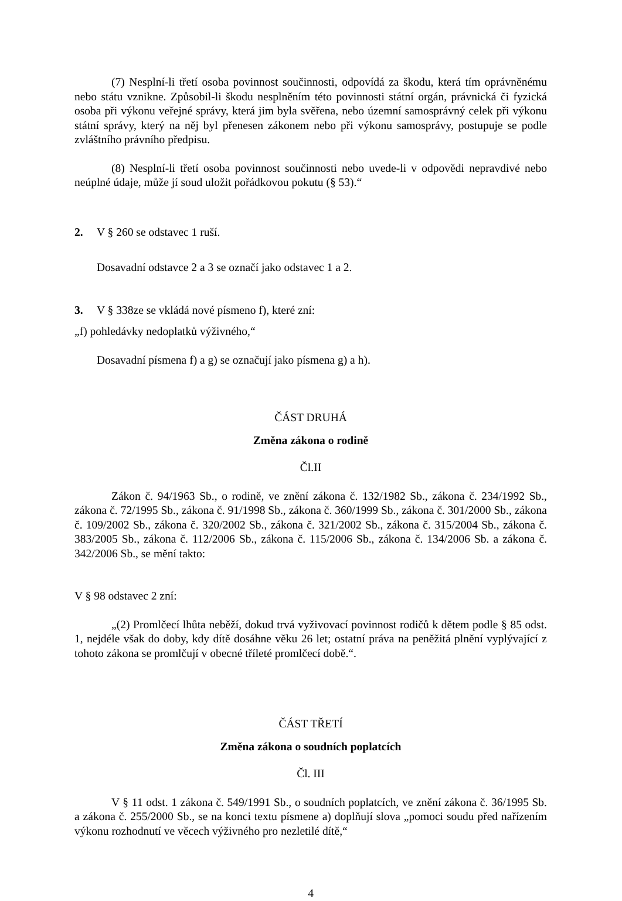(7) Nesplní-li třetí osoba povinnost součinnosti, odpovídá za škodu, která tím oprávněnému nebo státu vznikne. Způsobil-li škodu nesplněním této povinnosti státní orgán, právnická či fyzická osoba při výkonu veřejné správy, která jim byla svěřena, nebo územní samosprávný celek při výkonu státní správy, který na něj byl přenesen zákonem nebo při výkonu samosprávy, postupuje se podle zvláštního právního předpisu.
(8) Nesplní-li třetí osoba povinnost součinnosti nebo uvede-li v odpovědi nepravdivé nebo neúplné údaje, může jí soud uložit pořádkovou pokutu (§ 53).“
2. V § 260 se odstavec 1 ruší.
Dosavadní odstavce 2 a 3 se označí jako odstavec 1 a 2.
3. V § 338ze se vkládá nové písmeno f), které zní:
„f) pohledávky nedoplatků výživného,“
Dosavadní písmena f) a g) se označují jako písmena g) a h).
ČÁST DRUHÁ
Změna zákona o rodině
Čl.II
Zákon č. 94/1963 Sb., o rodině, ve znění zákona č. 132/1982 Sb., zákona č. 234/1992 Sb., zákona č. 72/1995 Sb., zákona č. 91/1998 Sb., zákona č. 360/1999 Sb., zákona č. 301/2000 Sb., zákona č. 109/2002 Sb., zákona č. 320/2002 Sb., zákona č. 321/2002 Sb., zákona č. 315/2004 Sb., zákona č. 383/2005 Sb., zákona č. 112/2006 Sb., zákona č. 115/2006 Sb., zákona č. 134/2006 Sb. a zákona č. 342/2006 Sb., se mění takto:
V § 98 odstavec 2 zní:
„(2) Promlčecí lhůta neběží, dokud trvá vyživovací povinnost rodičů k dětem podle § 85 odst. 1, nejdéle však do doby, kdy dítě dosáhne věku 26 let; ostatní práva na peněžitá plnění vyplývající z tohoto zákona se promlčují v obecné tříleté promlčecí době.“.
ČÁST TŘETÍ
Změna zákona o soudních poplatcích
Čl. III
V § 11 odst. 1 zákona č. 549/1991 Sb., o soudních poplatcích, ve znění zákona č. 36/1995 Sb. a zákona č. 255/2000 Sb., se na konci textu písmene a) doplňují slova „pomoci soudu před nařízením výkonu rozhodnutí ve věcech výživného pro nezletilé dítě,“
4